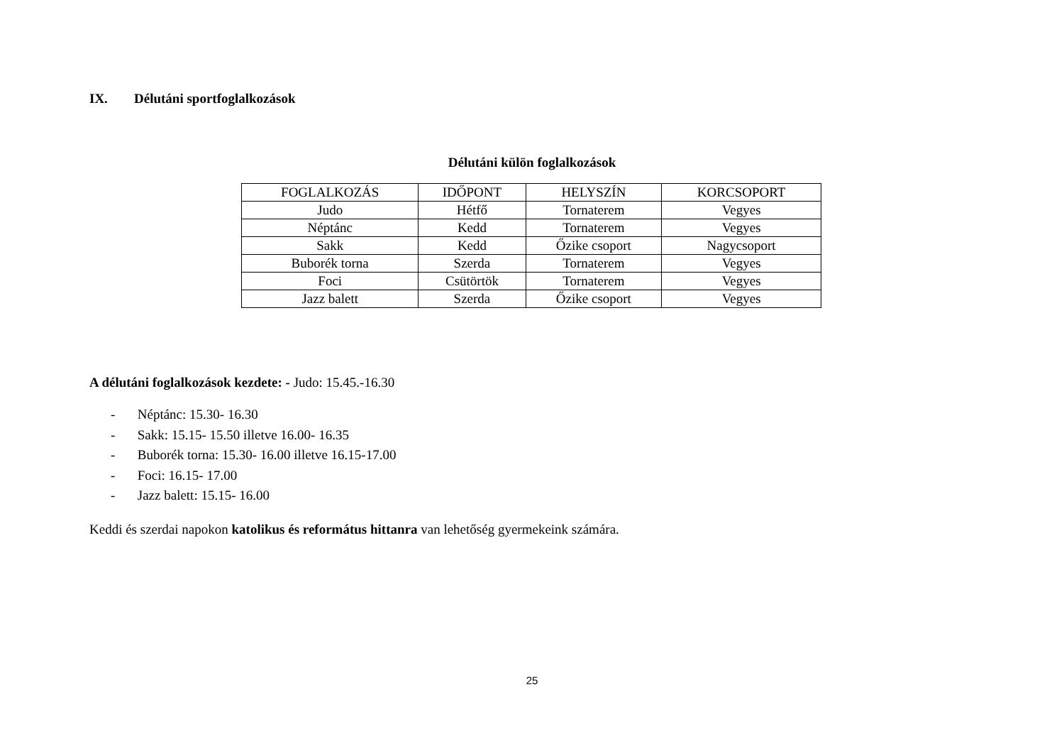IX. Délutáni sportfoglalkozások
Délutáni külön foglalkozások
| FOGLALKOZÁS | IDŐPONT | HELYSZÍN | KORCSOPORT |
| Judo | Hétfő | Tornaterem | Vegyes |
| Néptánc | Kedd | Tornaterem | Vegyes |
| Sakk | Kedd | Őzike csoport | Nagycsoport |
| Buborék torna | Szerda | Tornaterem | Vegyes |
| Foci | Csütörtök | Tornaterem | Vegyes |
| Jazz balett | Szerda | Őzike csoport | Vegyes |
A délutáni foglalkozások kezdete: - Judo: 15.45.-16.30
- Néptánc: 15.30- 16.30
- Sakk: 15.15- 15.50 illetve 16.00- 16.35
- Buborék torna: 15.30- 16.00 illetve 16.15-17.00
- Foci: 16.15- 17.00
- Jazz balett: 15.15- 16.00
Keddi és szerdai napokon katolikus és református hittanra van lehetőség gyermekeink számára.
25